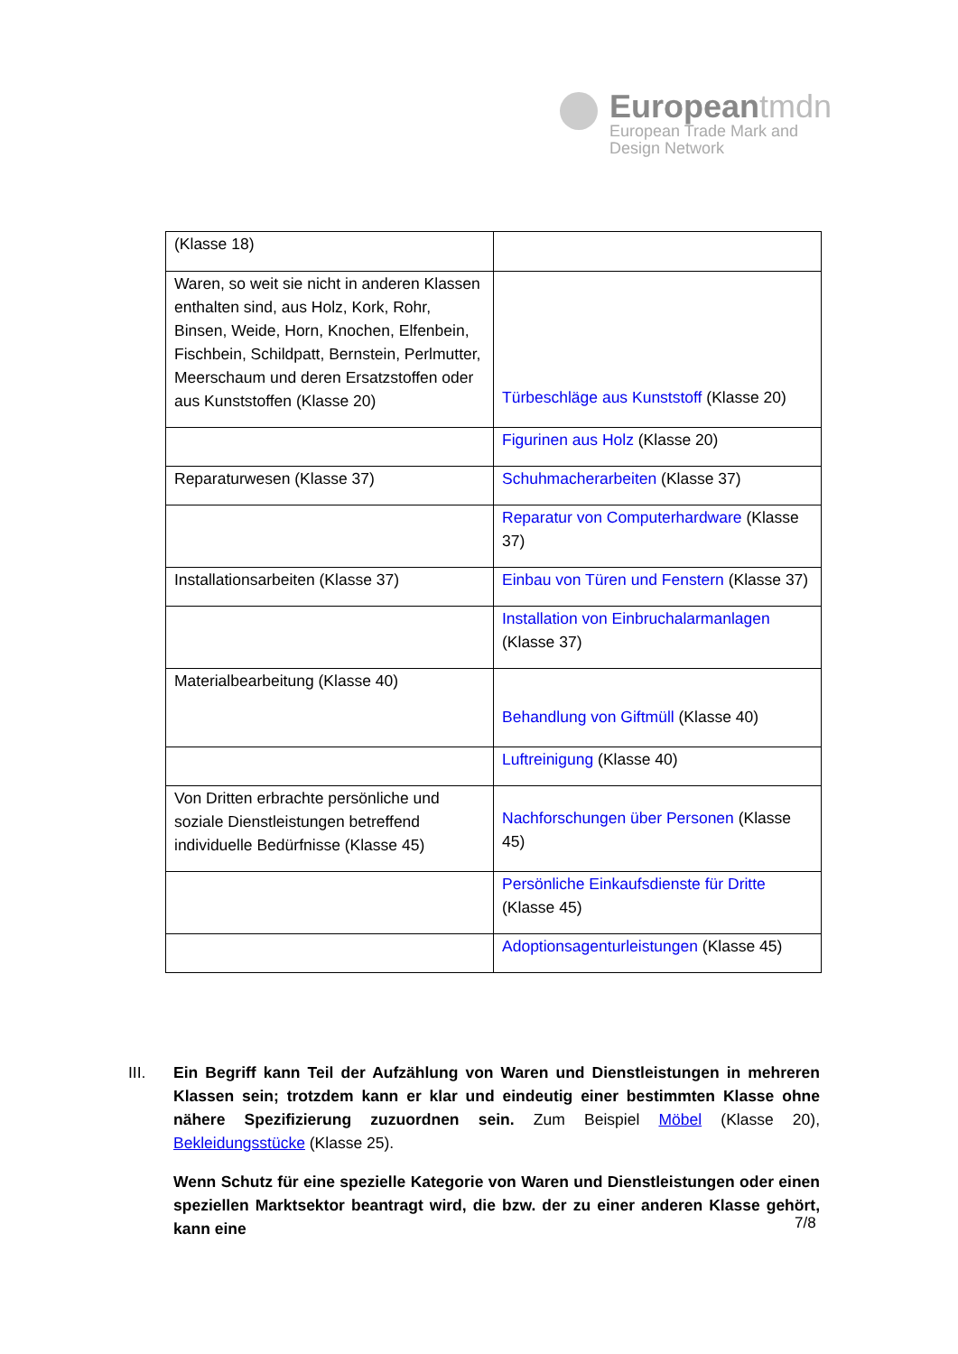Europeantmdn
European Trade Mark and
Design Network
| (Klasse 18) | |
| Waren, so weit sie nicht in anderen Klassen enthalten sind, aus Holz, Kork, Rohr, Binsen, Weide, Horn, Knochen, Elfenbein, Fischbein, Schildpatt, Bernstein, Perlmutter, Meerschaum und deren Ersatzstoffen oder aus Kunststoffen (Klasse 20) | Türbeschläge aus Kunststoff (Klasse 20) |
| | Figurinen aus Holz (Klasse 20) |
| Reparaturwesen (Klasse 37) | Schuhmacherarbeiten (Klasse 37) |
| | Reparatur von Computerhardware (Klasse 37) |
| Installationsarbeiten (Klasse 37) | Einbau von Türen und Fenstern (Klasse 37) |
| | Installation von Einbruchalarmanlagen (Klasse 37) |
| Materialbearbeitung (Klasse 40) | Behandlung von Giftmüll (Klasse 40) |
| | Luftreinigung (Klasse 40) |
| Von Dritten erbrachte persönliche und soziale Dienstleistungen betreffend individuelle Bedürfnisse (Klasse 45) | Nachforschungen über Personen (Klasse 45) |
| | Persönliche Einkaufsdienste für Dritte (Klasse 45) |
| | Adoptionsagenturleistungen (Klasse 45) |
III.
Ein Begriff kann Teil der Aufzählung von Waren und Dienstleistungen in mehreren Klassen sein; trotzdem kann er klar und eindeutig einer bestimmten Klasse ohne nähere Spezifizierung zuzuordnen sein. Zum Beispiel Möbel (Klasse 20), Bekleidungsstücke (Klasse 25).
Wenn Schutz für eine spezielle Kategorie von Waren und Dienstleistungen oder einen speziellen Marktsektor beantragt wird, die bzw. der zu einer anderen Klasse gehört, kann eine
7/8